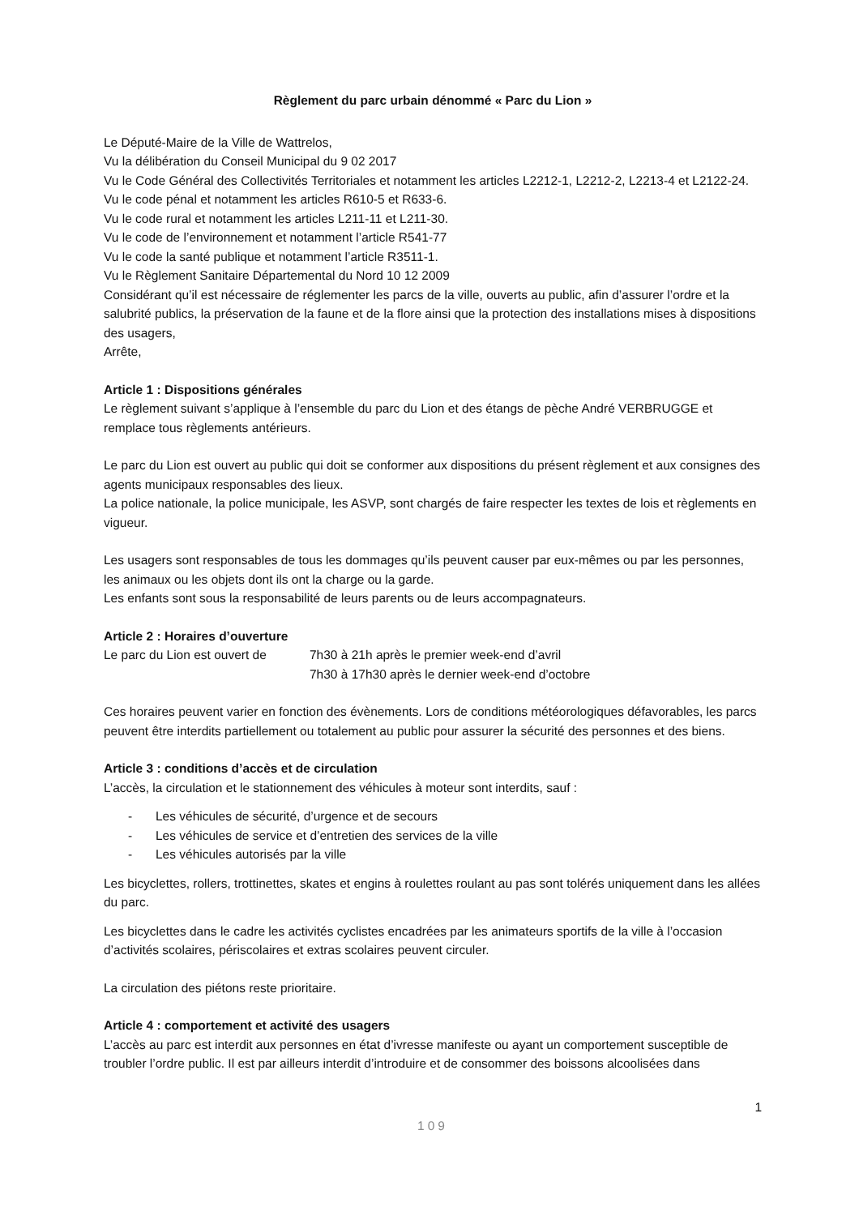Règlement du parc urbain dénommé « Parc du Lion »
Le Député-Maire de la Ville de Wattrelos,
Vu la délibération du Conseil Municipal du 9 02 2017
Vu le Code Général des Collectivités Territoriales et notamment les articles L2212-1, L2212-2, L2213-4 et L2122-24.
Vu le code pénal et notamment les articles R610-5 et R633-6.
Vu le code rural et notamment les articles L211-11 et L211-30.
Vu le code de l’environnement et notamment l’article R541-77
Vu le code la santé publique et notamment l’article R3511-1.
Vu le Règlement Sanitaire Départemental du Nord 10 12 2009
Considérant qu’il est nécessaire de réglementer les parcs de la ville, ouverts au public, afin d’assurer l’ordre et la salubrité publics, la préservation de la faune et de la flore ainsi que la protection des installations mises à dispositions des usagers,
Arrête,
Article 1 : Dispositions générales
Le règlement suivant s’applique à l’ensemble du parc du Lion et des étangs de pèche André VERBRUGGE et remplace tous règlements antérieurs.
Le parc du Lion est ouvert au public qui doit se conformer aux dispositions du présent règlement et aux consignes des agents municipaux responsables des lieux.
La police nationale, la police municipale, les ASVP, sont chargés de faire respecter les textes de lois et règlements en vigueur.
Les usagers sont responsables de tous les dommages qu’ils peuvent causer par eux-mêmes ou par les personnes, les animaux ou les objets dont ils ont la charge ou la garde.
Les enfants sont sous la responsabilité de leurs parents ou de leurs accompagnateurs.
Article 2 : Horaires d’ouverture
Le parc du Lion est ouvert de
7h30 à 21h après le premier week-end d’avril
7h30 à 17h30 après le dernier week-end d’octobre
Ces horaires peuvent varier en fonction des évènements. Lors de conditions météorologiques défavorables, les parcs peuvent être interdits partiellement ou totalement au public pour assurer la sécurité des personnes et des biens.
Article 3 : conditions d’accès et de circulation
L’accès, la circulation et le stationnement des véhicules à moteur sont interdits, sauf :
- Les véhicules de sécurité, d’urgence et de secours
- Les véhicules de service et d’entretien des services de la ville
- Les véhicules autorisés par la ville
Les bicyclettes, rollers, trottinettes, skates et engins à roulettes roulant au pas sont tolérés uniquement dans les allées du parc.
Les bicyclettes dans le cadre les activités cyclistes encadrées par les animateurs sportifs de la ville à l’occasion d’activités scolaires, périscolaires et extras scolaires peuvent circuler.
La circulation des piétons reste prioritaire.
Article 4 : comportement et activité des usagers
L’accès au parc est interdit aux personnes en état d’ivresse manifeste ou ayant un comportement susceptible de troubler l’ordre public. Il est par ailleurs interdit d’introduire et de consommer des boissons alcoolisées dans
1
109